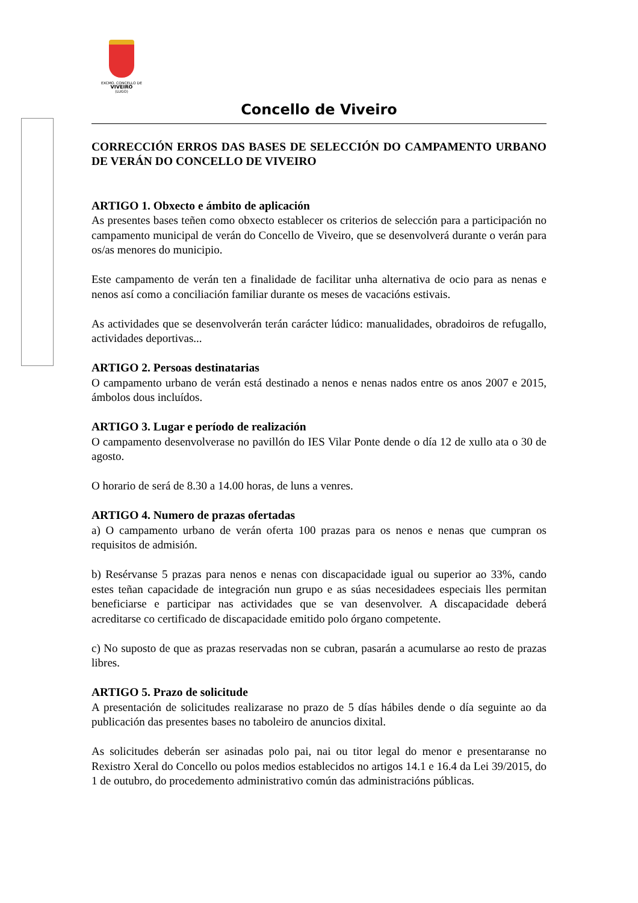EXCMO. CONCELLO DE
VIVEIRO
(LUGO)
Concello de Viveiro
CORRECCIÓN ERROS DAS BASES DE SELECCIÓN DO CAMPAMENTO URBANO DE VERÁN DO CONCELLO DE VIVEIRO
ARTIGO 1. Obxecto e ámbito de aplicación
As presentes bases teñen como obxecto establecer os criterios de selección para a participación no campamento municipal de verán do Concello de Viveiro, que se desenvolverá durante o verán para os/as menores do municipio.
Este campamento de verán ten a finalidade de facilitar unha alternativa de ocio para as nenas e nenos así como a conciliación familiar durante os meses de vacacións estivais.
As actividades que se desenvolverán terán carácter lúdico: manualidades, obradoiros de refugallo, actividades deportivas...
ARTIGO 2. Persoas destinatarias
O campamento urbano de verán está destinado a nenos e nenas nados entre os anos 2007 e 2015, ámbolos dous incluídos.
ARTIGO 3. Lugar e período de realización
O campamento desenvolverase no pavillón do IES Vilar Ponte dende o día 12 de xullo ata o 30 de agosto.
O horario de será de 8.30 a 14.00 horas, de luns a venres.
ARTIGO 4. Numero de prazas ofertadas
a) O campamento urbano de verán oferta 100 prazas para os nenos e nenas que cumpran os requisitos de admisión.
b) Resérvanse 5 prazas para nenos e nenas con discapacidade igual ou superior ao 33%, cando estes teñan capacidade de integración nun grupo e as súas necesidadees especiais lles permitan beneficiarse e participar nas actividades que se van desenvolver. A discapacidade deberá acreditarse co certificado de discapacidade emitido polo órgano competente.
c) No suposto de que as prazas reservadas non se cubran, pasarán a acumularse ao resto de prazas libres.
ARTIGO 5. Prazo de solicitude
A presentación de solicitudes realizarase no prazo de 5 días hábiles dende o día seguinte ao da publicación das presentes bases no taboleiro de anuncios dixital.
As solicitudes deberán ser asinadas polo pai, nai ou titor legal do menor e presentaranse no Rexistro Xeral do Concello ou polos medios establecidos no artigos 14.1 e 16.4 da Lei 39/2015, do 1 de outubro, do procedemento administrativo común das administracións públicas.